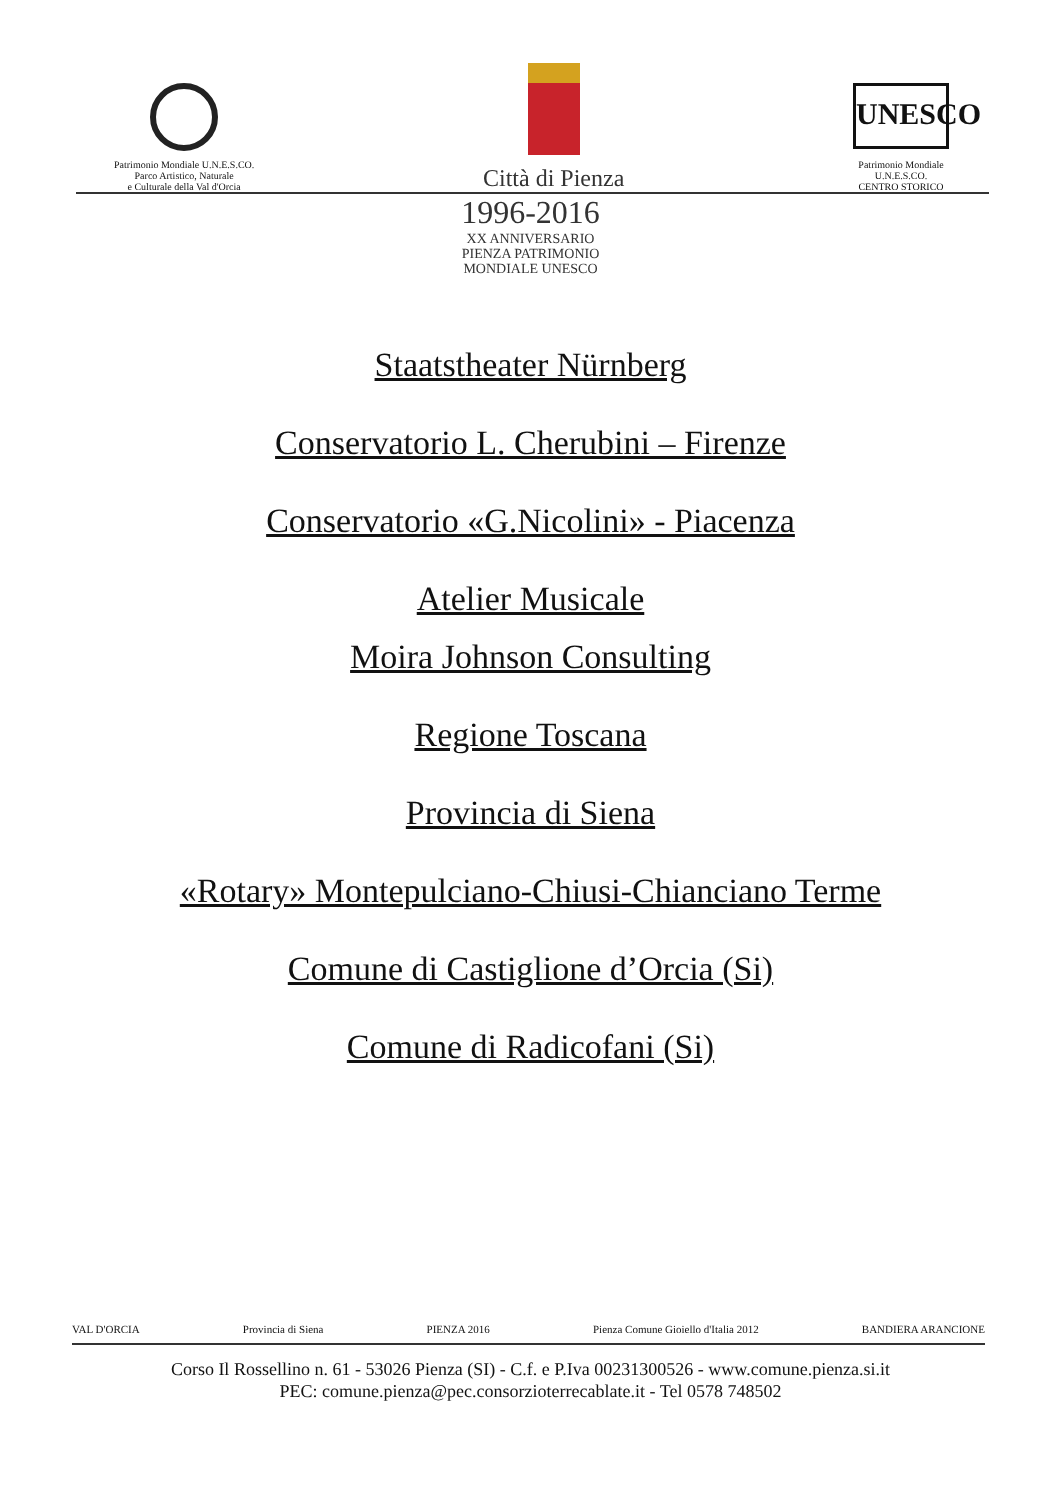Patrimonio Mondiale U.N.E.S.CO.
Parco Artistico, Naturale
e Culturale della Val d'Orcia
Città di Pienza
UNESCO
Patrimonio Mondiale
U.N.E.S.CO.
CENTRO STORICO
1996-2016
XX ANNIVERSARIO
PIENZA PATRIMONIO
MONDIALE UNESCO
Staatstheater Nürnberg
Conservatorio L. Cherubini – Firenze
Conservatorio «G.Nicolini» - Piacenza
Atelier Musicale
Moira Johnson Consulting
Regione Toscana
Provincia di Siena
«Rotary» Montepulciano-Chiusi-Chianciano Terme
Comune di Castiglione d’Orcia (Si)
Comune di Radicofani (Si)
VAL D'ORCIA Provincia di Siena PIENZA 2016 Pienza Comune Gioiello d'Italia 2012 BANDIERA ARANCIONE
Corso Il Rossellino n. 61 - 53026 Pienza (SI) - C.f. e P.Iva 00231300526 - www.comune.pienza.si.it
PEC: comune.pienza@pec.consorzioterrecablate.it - Tel 0578 748502